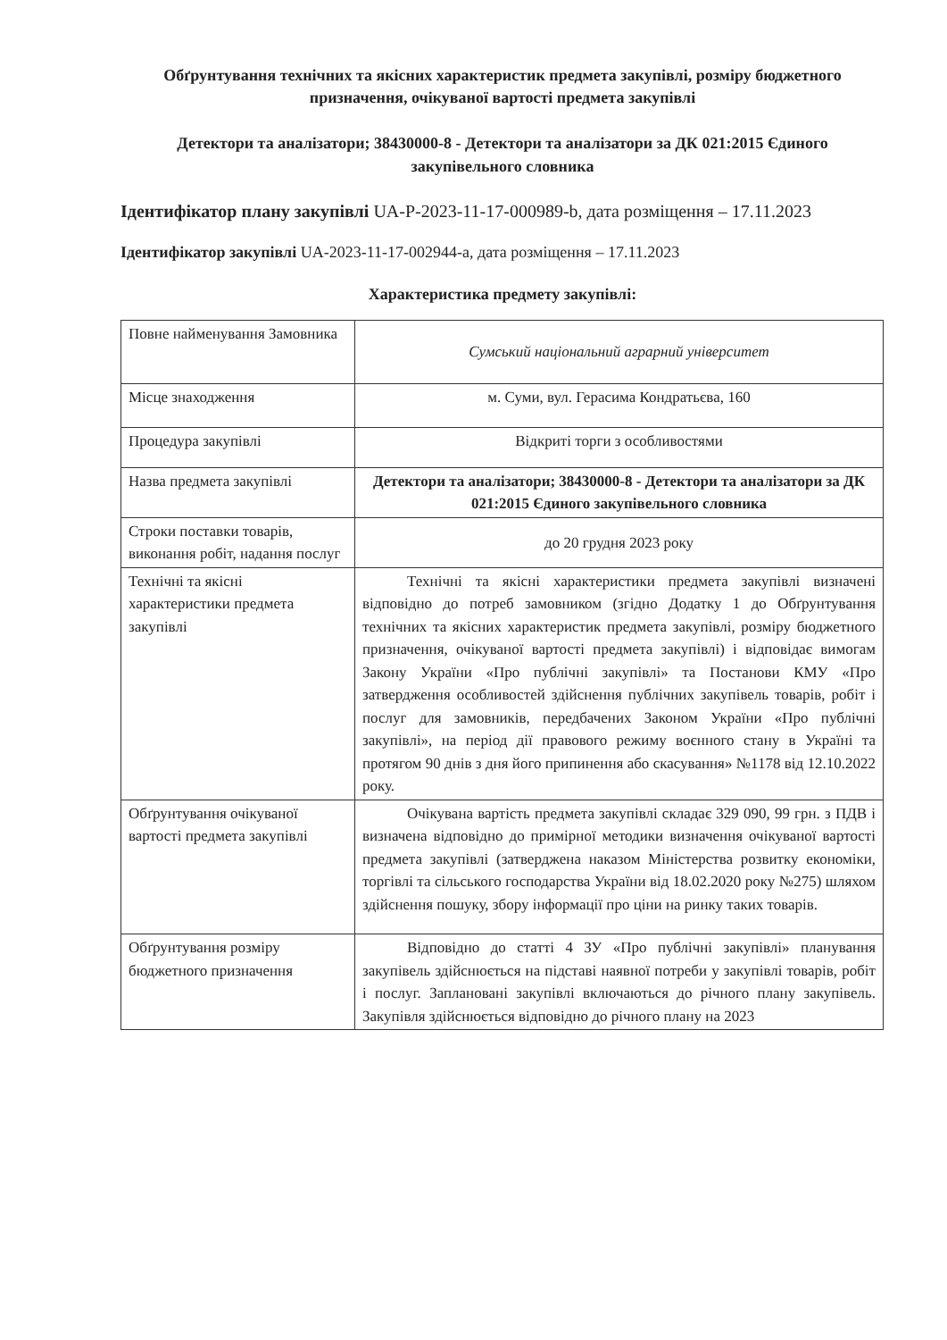Обґрунтування технічних та якісних характеристик предмета закупівлі, розміру бюджетного призначення, очікуваної вартості предмета закупівлі
Детектори та аналізатори; 38430000-8 - Детектори та аналізатори за ДК 021:2015 Єдиного закупівельного словника
Ідентифікатор плану закупівлі UA-P-2023-11-17-000989-b, дата розміщення – 17.11.2023
Ідентифікатор закупівлі UA-2023-11-17-002944-a, дата розміщення – 17.11.2023
Характеристика предмету закупівлі:
| Повне найменування Замовника | Сумський національний аграрний університет |
| Місце знаходження | м. Суми, вул. Герасима Кондратьєва, 160 |
| Процедура закупівлі | Відкриті торги з особливостями |
| Назва предмета закупівлі | Детектори та аналізатори; 38430000-8 - Детектори та аналізатори за ДК 021:2015 Єдиного закупівельного словника |
| Строки поставки товарів, виконання робіт, надання послуг | до 20 грудня 2023 року |
| Технічні та якісні характеристики предмета закупівлі | Технічні та якісні характеристики предмета закупівлі визначені відповідно до потреб замовником (згідно Додатку 1 до Обґрунтування технічних та якісних характеристик предмета закупівлі, розміру бюджетного призначення, очікуваної вартості предмета закупівлі) і відповідає вимогам Закону України «Про публічні закупівлі» та Постанови КМУ «Про затвердження особливостей здійснення публічних закупівель товарів, робіт і послуг для замовників, передбачених Законом України «Про публічні закупівлі», на період дії правового режиму воєнного стану в Україні та протягом 90 днів з дня його припинення або скасування» №1178 від 12.10.2022 року. |
| Обґрунтування очікуваної вартості предмета закупівлі | Очікувана вартість предмета закупівлі складає 329 090, 99 грн. з ПДВ і визначена відповідно до примірної методики визначення очікуваної вартості предмета закупівлі (затверджена наказом Міністерства розвитку економіки, торгівлі та сільського господарства України від 18.02.2020 року №275) шляхом здійснення пошуку, збору інформації про ціни на ринку таких товарів. |
| Обґрунтування розміру бюджетного призначення | Відповідно до статті 4 ЗУ «Про публічні закупівлі» планування закупівель здійснюється на підставі наявної потреби у закупівлі товарів, робіт і послуг. Заплановані закупівлі включаються до річного плану закупівель. Закупівля здійснюється відповідно до річного плану на 2023 |